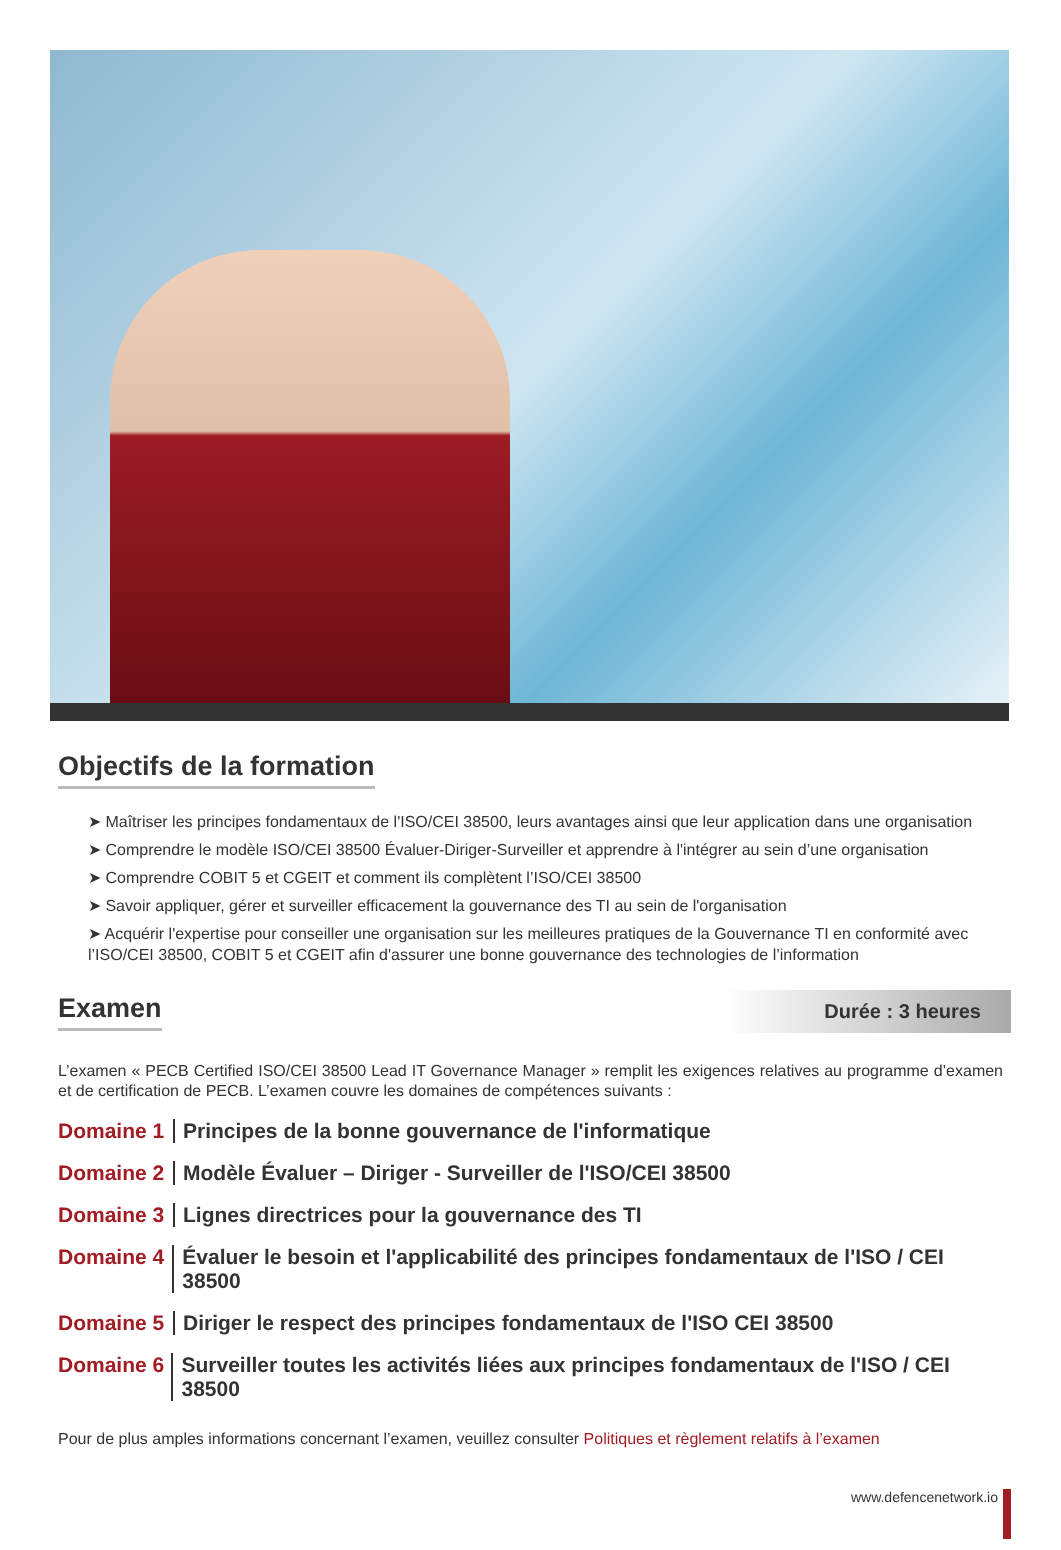Objectifs de la formation
➤ Maîtriser les principes fondamentaux de l'ISO/CEI 38500, leurs avantages ainsi que leur application dans une organisation
➤ Comprendre le modèle ISO/CEI 38500 Évaluer-Diriger-Surveiller et apprendre à l'intégrer au sein d’une organisation
➤ Comprendre COBIT 5 et CGEIT et comment ils complètent l’ISO/CEI 38500
➤ Savoir appliquer, gérer et surveiller efficacement la gouvernance des TI au sein de l'organisation
➤ Acquérir l'expertise pour conseiller une organisation sur les meilleures pratiques de la Gouvernance TI en conformité avec l’ISO/CEI 38500, COBIT 5 et CGEIT afin d'assurer une bonne gouvernance des technologies de l’information
Examen
Durée : 3 heures
L’examen « PECB Certified ISO/CEI 38500 Lead IT Governance Manager » remplit les exigences relatives au programme d’examen et de certification de PECB. L’examen couvre les domaines de compétences suivants :
Domaine 1 Principes de la bonne gouvernance de l'informatique
Domaine 2 Modèle Évaluer – Diriger - Surveiller de l'ISO/CEI 38500
Domaine 3 Lignes directrices pour la gouvernance des TI
Domaine 4 Évaluer le besoin et l'applicabilité des principes fondamentaux de l'ISO / CEI 38500
Domaine 5 Diriger le respect des principes fondamentaux de l'ISO CEI 38500
Domaine 6 Surveiller toutes les activités liées aux principes fondamentaux de l'ISO / CEI 38500
Pour de plus amples informations concernant l’examen, veuillez consulter Politiques et règlement relatifs à l’examen
www.defencenetwork.io